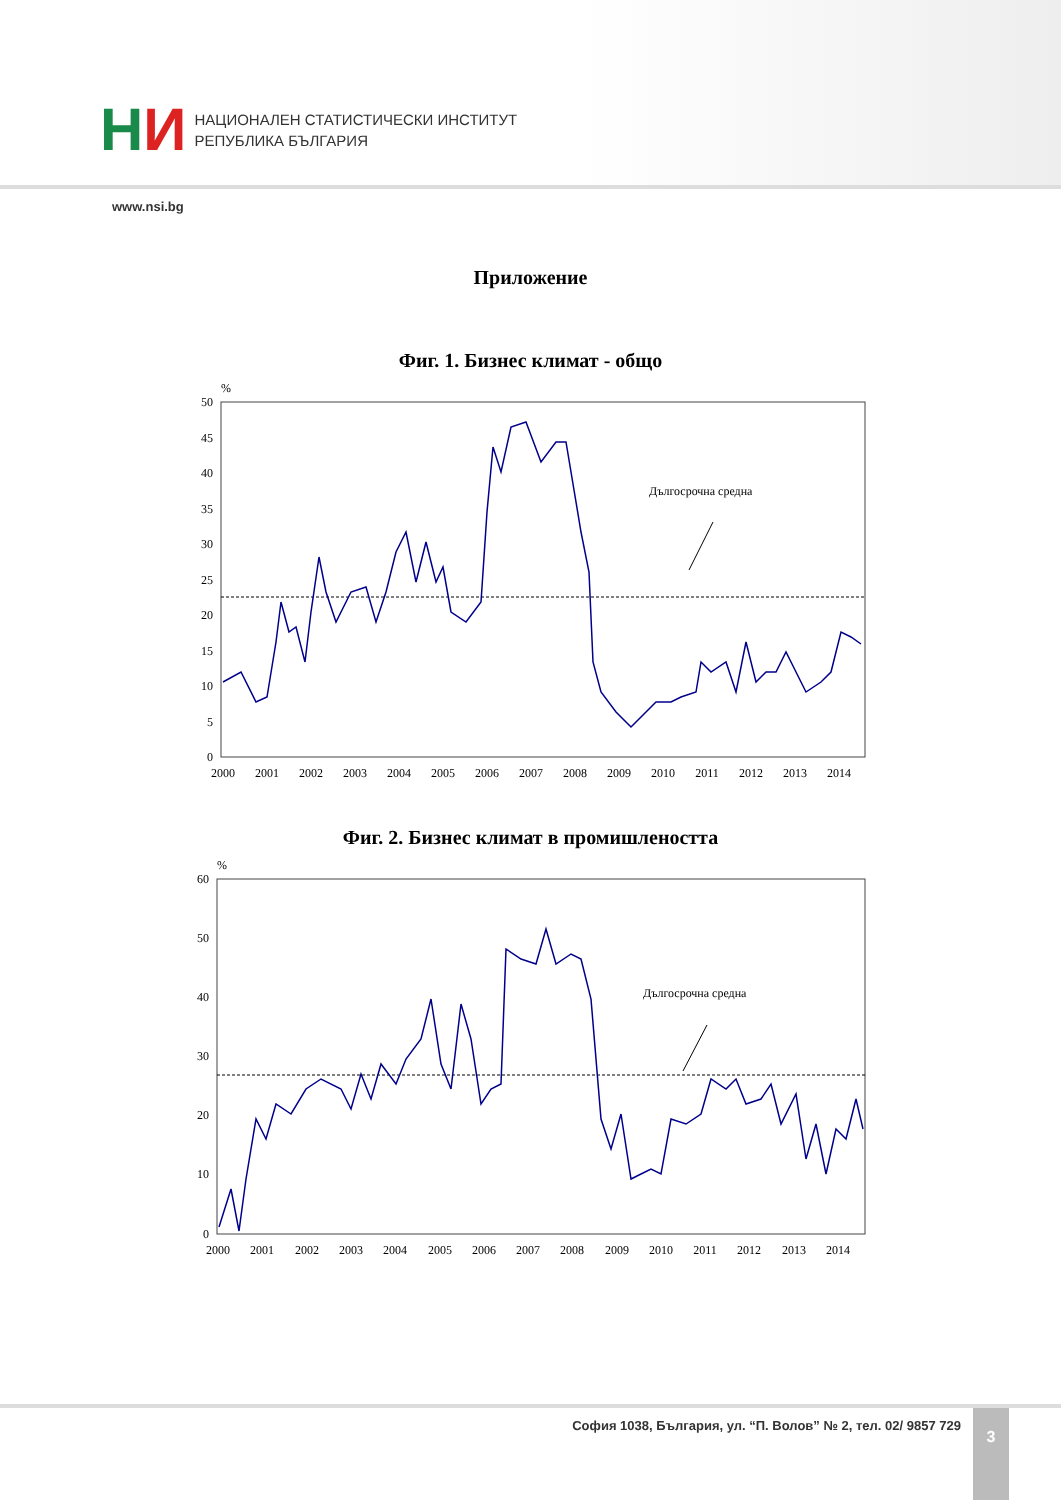НИ
НАЦИОНАЛЕН СТАТИСТИЧЕСКИ ИНСТИТУТ
РЕПУБЛИКА БЪЛГАРИЯ
www.nsi.bg
Приложение
Фиг. 1. Бизнес климат - общо
%
50
45
40
35
30
25
20
15
10
5
0
2000
2001
2002
2003
2004
2005
2006
2007
2008
2009
2010
2011
2012
2013
2014
Дългосрочна средна
Фиг. 2. Бизнес климат в промишлеността
%
60
50
40
30
20
10
0
2000
2001
2002
2003
2004
2005
2006
2007
2008
2009
2010
2011
2012
2013
2014
Дългосрочна средна
София 1038, България, ул. “П. Волов” № 2, тел. 02/ 9857 729
3